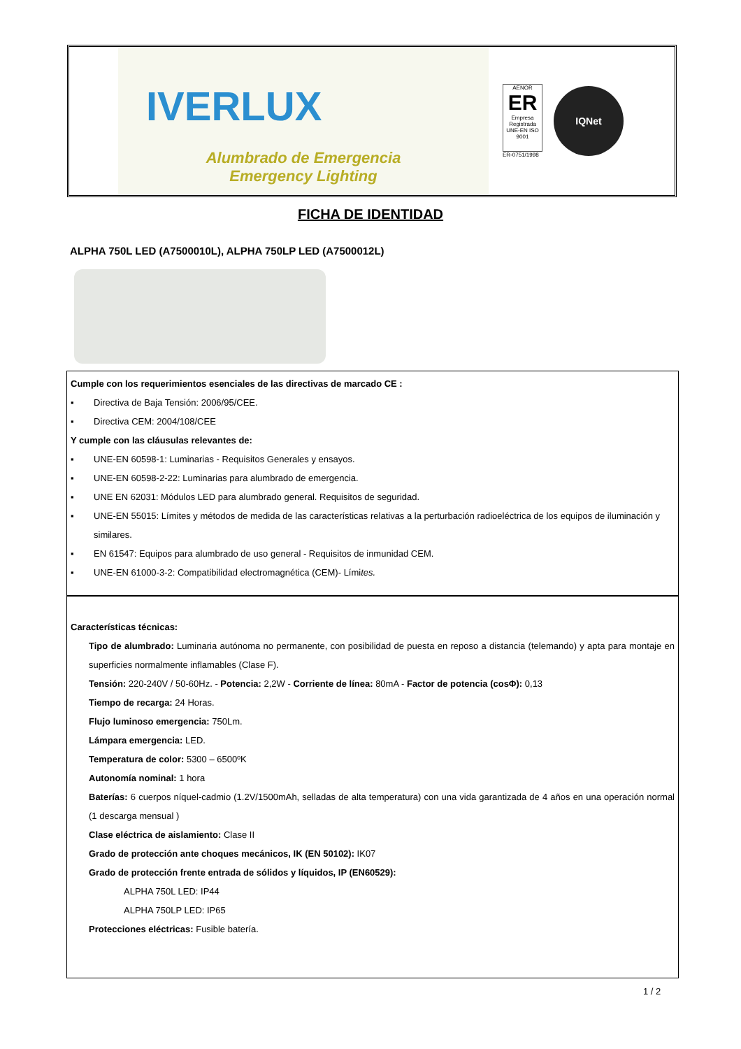IVERLUX
Alumbrado de Emergencia
Emergency Lighting
AENOR
ER
Empresa Registrada
UNE-EN ISO 9001
ER-0751/1998
IQNet
FICHA DE IDENTIDAD
ALPHA 750L LED (A7500010L), ALPHA 750LP LED (A7500012L)
Cumple con los requerimientos esenciales de las directivas de marcado CE :
▪ Directiva de Baja Tensión: 2006/95/CEE.
▪ Directiva CEM: 2004/108/CEE
Y cumple con las cláusulas relevantes de:
▪ UNE-EN 60598-1: Luminarias - Requisitos Generales y ensayos.
▪ UNE-EN 60598-2-22: Luminarias para alumbrado de emergencia.
▪ UNE EN 62031: Módulos LED para alumbrado general. Requisitos de seguridad.
▪ UNE-EN 55015: Límites y métodos de medida de las características relativas a la perturbación radioeléctrica de los equipos de iluminación y similares.
▪ EN 61547: Equipos para alumbrado de uso general - Requisitos de inmunidad CEM.
▪ UNE-EN 61000-3-2: Compatibilidad electromagnética (CEM)- Límites.
Características técnicas:
Tipo de alumbrado: Luminaria autónoma no permanente, con posibilidad de puesta en reposo a distancia (telemando) y apta para montaje en superficies normalmente inflamables (Clase F).
Tensión: 220-240V / 50-60Hz. - Potencia: 2,2W - Corriente de línea: 80mA - Factor de potencia (cosΦ): 0,13
Tiempo de recarga: 24 Horas.
Flujo luminoso emergencia: 750Lm.
Lámpara emergencia: LED.
Temperatura de color: 5300 – 6500ºK
Autonomía nominal: 1 hora
Baterías: 6 cuerpos níquel-cadmio (1.2V/1500mAh, selladas de alta temperatura) con una vida garantizada de 4 años en una operación normal (1 descarga mensual )
Clase eléctrica de aislamiento: Clase II
Grado de protección ante choques mecánicos, IK (EN 50102): IK07
Grado de protección frente entrada de sólidos y líquidos, IP (EN60529):
ALPHA 750L LED: IP44
ALPHA 750LP LED: IP65
Protecciones eléctricas: Fusible batería.
1 / 2